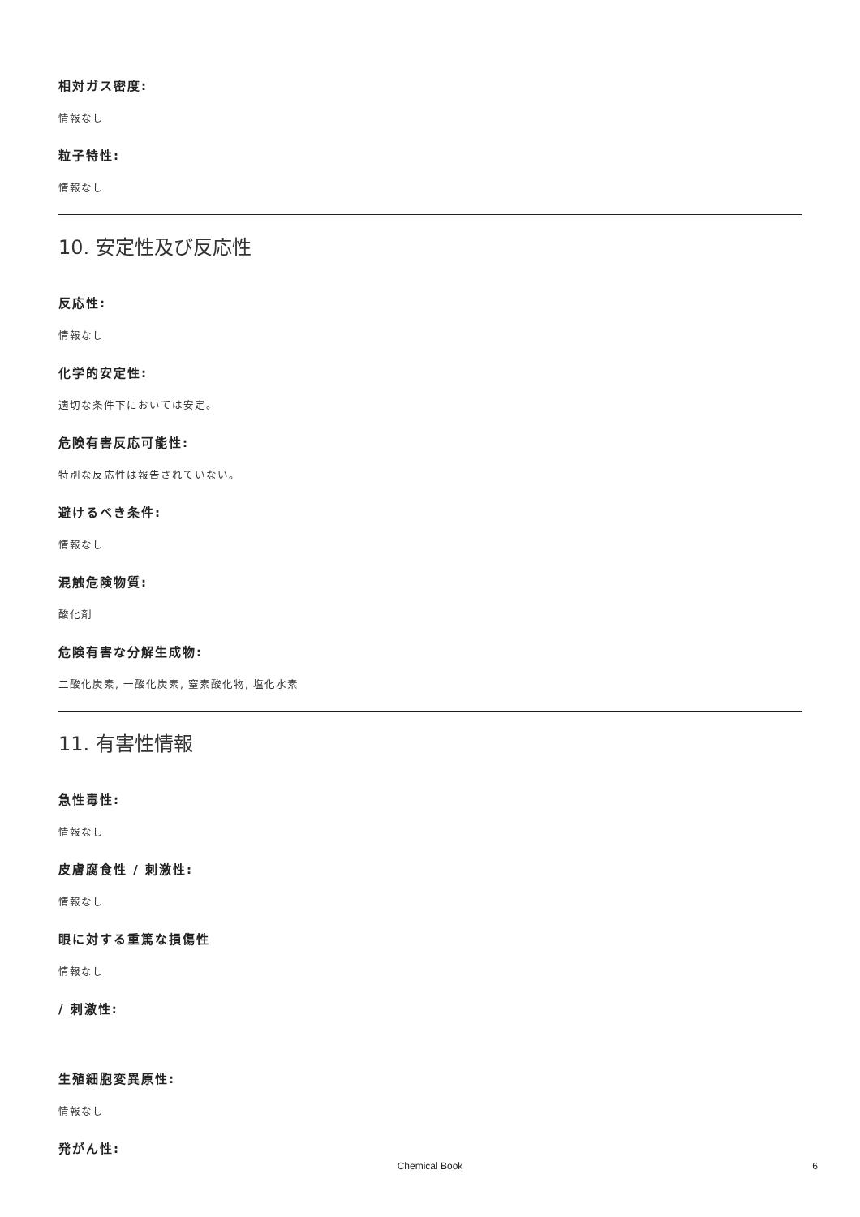相対ガス密度:
情報なし
粒子特性:
情報なし
10. 安定性及び反応性
反応性:
情報なし
化学的安定性:
適切な条件下においては安定。
危険有害反応可能性:
特別な反応性は報告されていない。
避けるべき条件:
情報なし
混触危険物質:
酸化剤
危険有害な分解生成物:
二酸化炭素, 一酸化炭素, 窒素酸化物, 塩化水素
11. 有害性情報
急性毒性:
情報なし
皮膚腐食性 / 刺激性:
情報なし
眼に対する重篤な損傷性
情報なし
/ 刺激性:
生殖細胞変異原性:
情報なし
発がん性:
Chemical Book
6